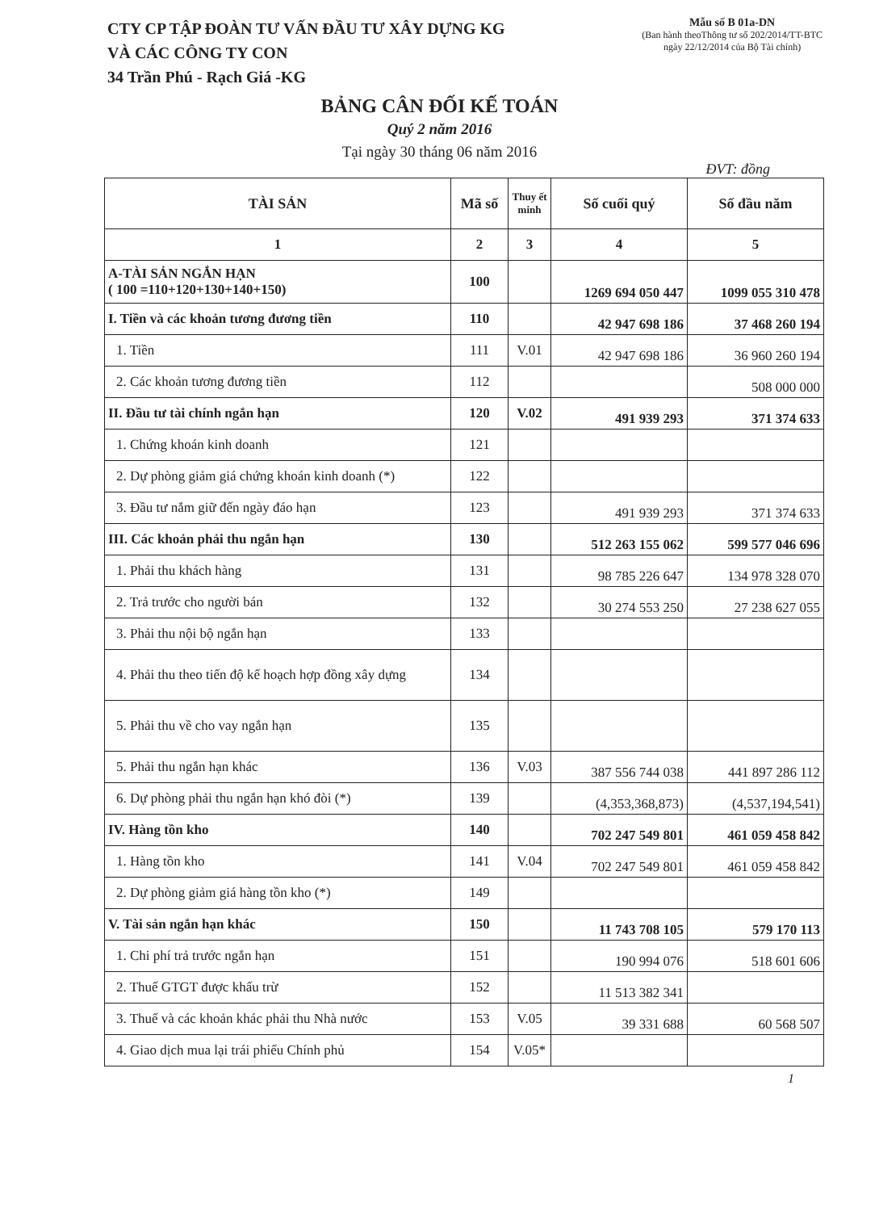CTY CP TẬP ĐOÀN TƯ VẤN ĐẦU TƯ XÂY DỰNG KG
VÀ CÁC CÔNG TY CON
34 Trần Phú - Rạch Giá -KG
Mẫu số B 01a-DN
(Ban hành theoThông tư số 202/2014/TT-BTC
ngày 22/12/2014 của Bộ Tài chính)
BẢNG CÂN ĐỐI KẾ TOÁN
Quý 2 năm 2016
Tại ngày 30 tháng 06 năm 2016
ĐVT: đồng
| TÀI SẢN | Mã số | Thuy ết minh | Số cuối quý | Số đầu năm |
| --- | --- | --- | --- | --- |
| 1 | 2 | 3 | 4 | 5 |
| A-TÀI SẢN NGẮN HẠN ( 100 =110+120+130+140+150) | 100 | | 1269 694 050 447 | 1099 055 310 478 |
| I. Tiền và các khoản tương đương tiền | 110 | | 42 947 698 186 | 37 468 260 194 |
| 1. Tiền | 111 | V.01 | 42 947 698 186 | 36 960 260 194 |
| 2. Các khoản tương đương tiền | 112 | | | 508 000 000 |
| II. Đầu tư tài chính ngắn hạn | 120 | V.02 | 491 939 293 | 371 374 633 |
| 1. Chứng khoán kinh doanh | 121 | | | |
| 2. Dự phòng giảm giá chứng khoán kinh doanh (*) | 122 | | | |
| 3. Đầu tư nắm giữ đến ngày đáo hạn | 123 | | 491 939 293 | 371 374 633 |
| III. Các khoản phải thu ngắn hạn | 130 | | 512 263 155 062 | 599 577 046 696 |
| 1. Phải thu khách hàng | 131 | | 98 785 226 647 | 134 978 328 070 |
| 2. Trả trước cho người bán | 132 | | 30 274 553 250 | 27 238 627 055 |
| 3. Phải thu nội bộ ngắn hạn | 133 | | | |
| 4. Phải thu theo tiến độ kế hoạch hợp đồng xây dựng | 134 | | | |
| 5. Phải thu về cho vay ngắn hạn | 135 | | | |
| 5. Phải thu ngắn hạn khác | 136 | V.03 | 387 556 744 038 | 441 897 286 112 |
| 6. Dự phòng phải thu ngắn hạn khó đòi (*) | 139 | | (4,353,368,873) | (4,537,194,541) |
| IV. Hàng tồn kho | 140 | | 702 247 549 801 | 461 059 458 842 |
| 1. Hàng tồn kho | 141 | V.04 | 702 247 549 801 | 461 059 458 842 |
| 2. Dự phòng giảm giá hàng tồn kho (*) | 149 | | | |
| V. Tài sản ngắn hạn khác | 150 | | 11 743 708 105 | 579 170 113 |
| 1. Chi phí trả trước ngắn hạn | 151 | | 190 994 076 | 518 601 606 |
| 2. Thuế GTGT được khấu trừ | 152 | | 11 513 382 341 | |
| 3. Thuế và các khoản khác phải thu Nhà nước | 153 | V.05 | 39 331 688 | 60 568 507 |
| 4. Giao dịch mua lại trái phiếu Chính phủ | 154 | V.05* | | |
1